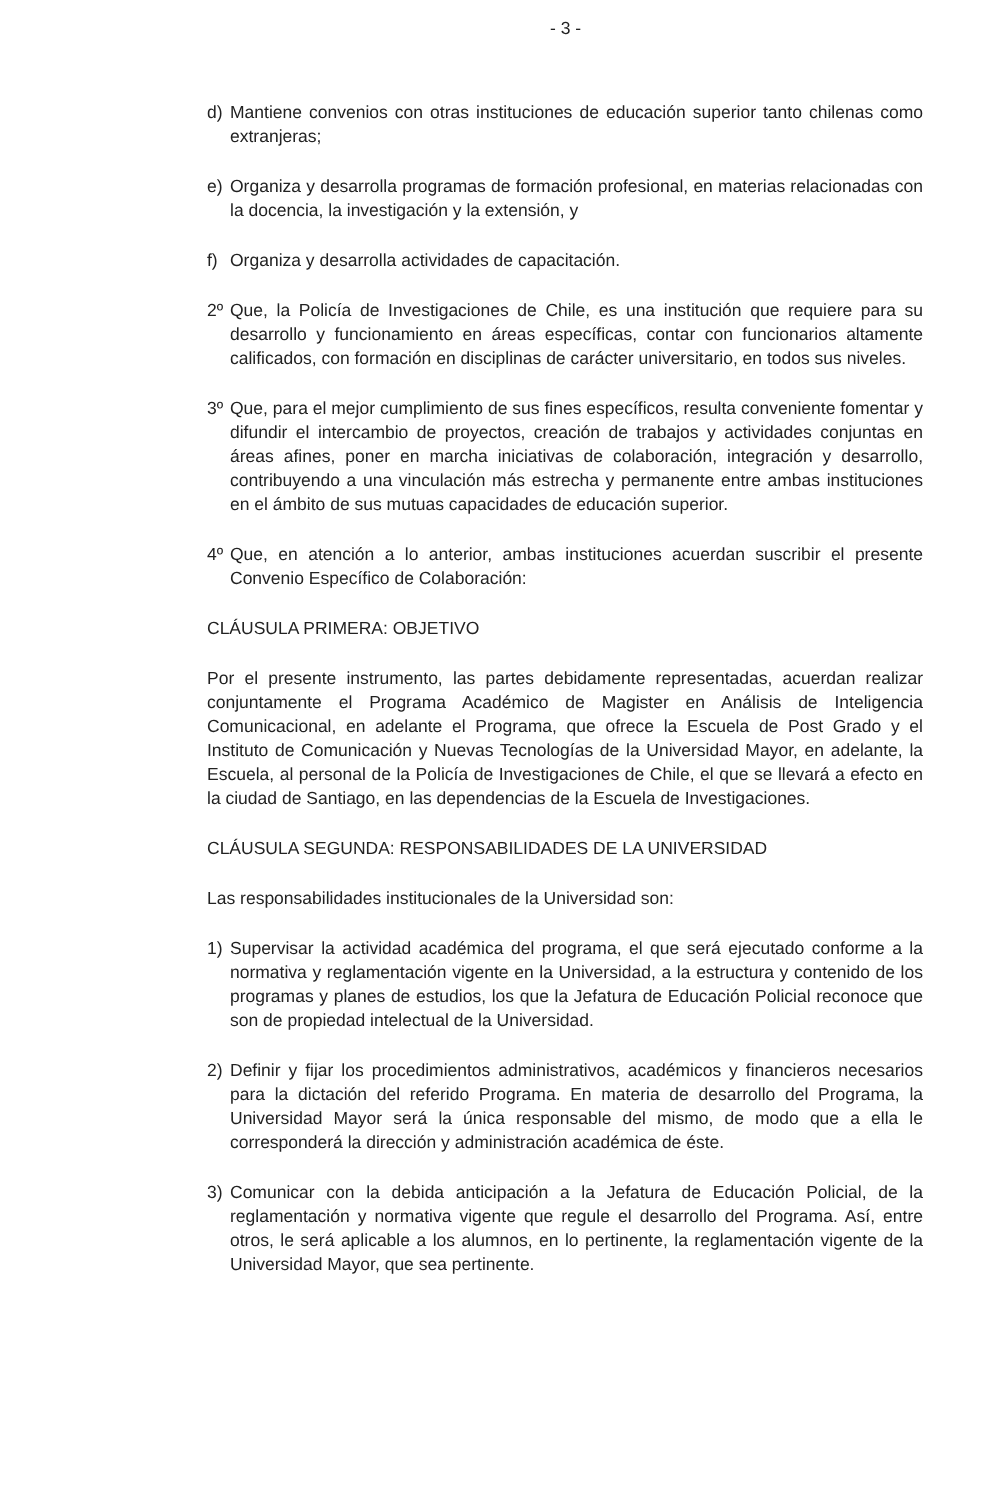- 3 -
d) Mantiene convenios con otras instituciones de educación superior tanto chilenas como extranjeras;
e) Organiza y desarrolla programas de formación profesional, en materias relacionadas con la docencia, la investigación y la extensión, y
f) Organiza y desarrolla actividades de capacitación.
2º Que, la Policía de Investigaciones de Chile, es una institución que requiere para su desarrollo y funcionamiento en áreas específicas, contar con funcionarios altamente calificados, con formación en disciplinas de carácter universitario, en todos sus niveles.
3º Que, para el mejor cumplimiento de sus fines específicos, resulta conveniente fomentar y difundir el intercambio de proyectos, creación de trabajos y actividades conjuntas en áreas afines, poner en marcha iniciativas de colaboración, integración y desarrollo, contribuyendo a una vinculación más estrecha y permanente entre ambas instituciones en el ámbito de sus mutuas capacidades de educación superior.
4º Que, en atención a lo anterior, ambas instituciones acuerdan suscribir el presente Convenio Específico de Colaboración:
CLÁUSULA PRIMERA: OBJETIVO
Por el presente instrumento, las partes debidamente representadas, acuerdan realizar conjuntamente el Programa Académico de Magister en Análisis de Inteligencia Comunicacional, en adelante el Programa, que ofrece la Escuela de Post Grado y el Instituto de Comunicación y Nuevas Tecnologías de la Universidad Mayor, en adelante, la Escuela, al personal de la Policía de Investigaciones de Chile, el que se llevará a efecto en la ciudad de Santiago, en las dependencias de la Escuela de Investigaciones.
CLÁUSULA SEGUNDA: RESPONSABILIDADES DE LA UNIVERSIDAD
Las responsabilidades institucionales de la Universidad son:
1) Supervisar la actividad académica del programa, el que será ejecutado conforme a la normativa y reglamentación vigente en la Universidad, a la estructura y contenido de los programas y planes de estudios, los que la Jefatura de Educación Policial reconoce que son de propiedad intelectual de la Universidad.
2) Definir y fijar los procedimientos administrativos, académicos y financieros necesarios para la dictación del referido Programa. En materia de desarrollo del Programa, la Universidad Mayor será la única responsable del mismo, de modo que a ella le corresponderá la dirección y administración académica de éste.
3) Comunicar con la debida anticipación a la Jefatura de Educación Policial, de la reglamentación y normativa vigente que regule el desarrollo del Programa. Así, entre otros, le será aplicable a los alumnos, en lo pertinente, la reglamentación vigente de la Universidad Mayor, que sea pertinente.